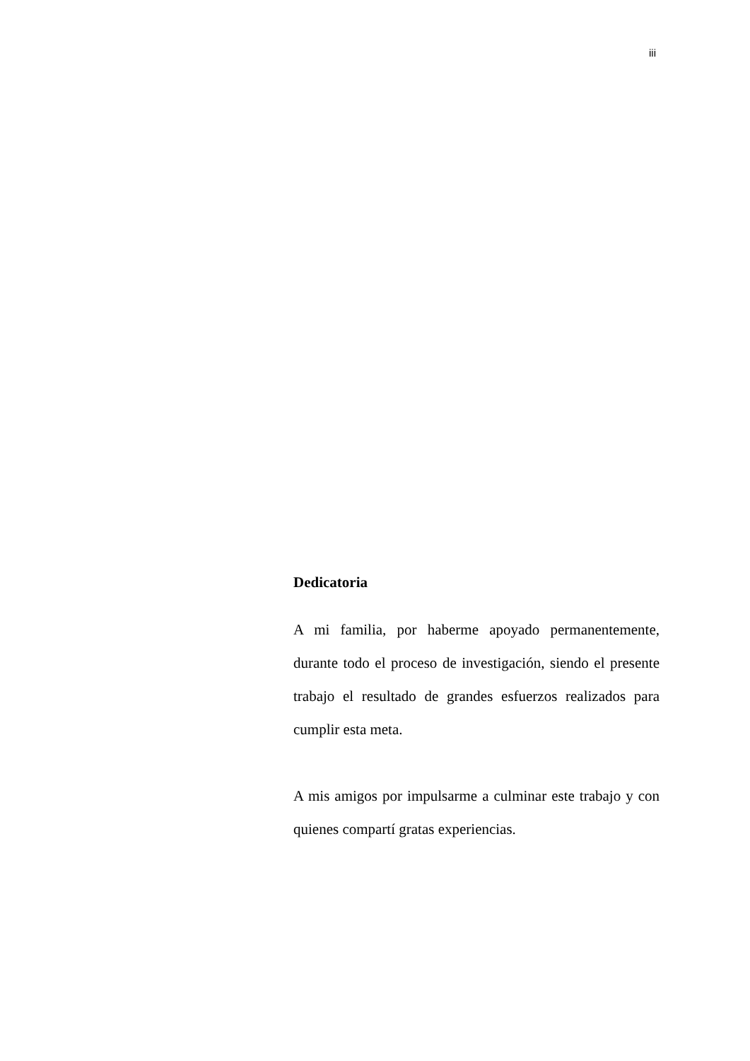iii
Dedicatoria
A mi familia, por haberme apoyado permanentemente, durante todo el proceso de investigación, siendo el presente trabajo el resultado de grandes esfuerzos realizados para cumplir esta meta.
A mis amigos por impulsarme a culminar este trabajo y con quienes compartí gratas experiencias.